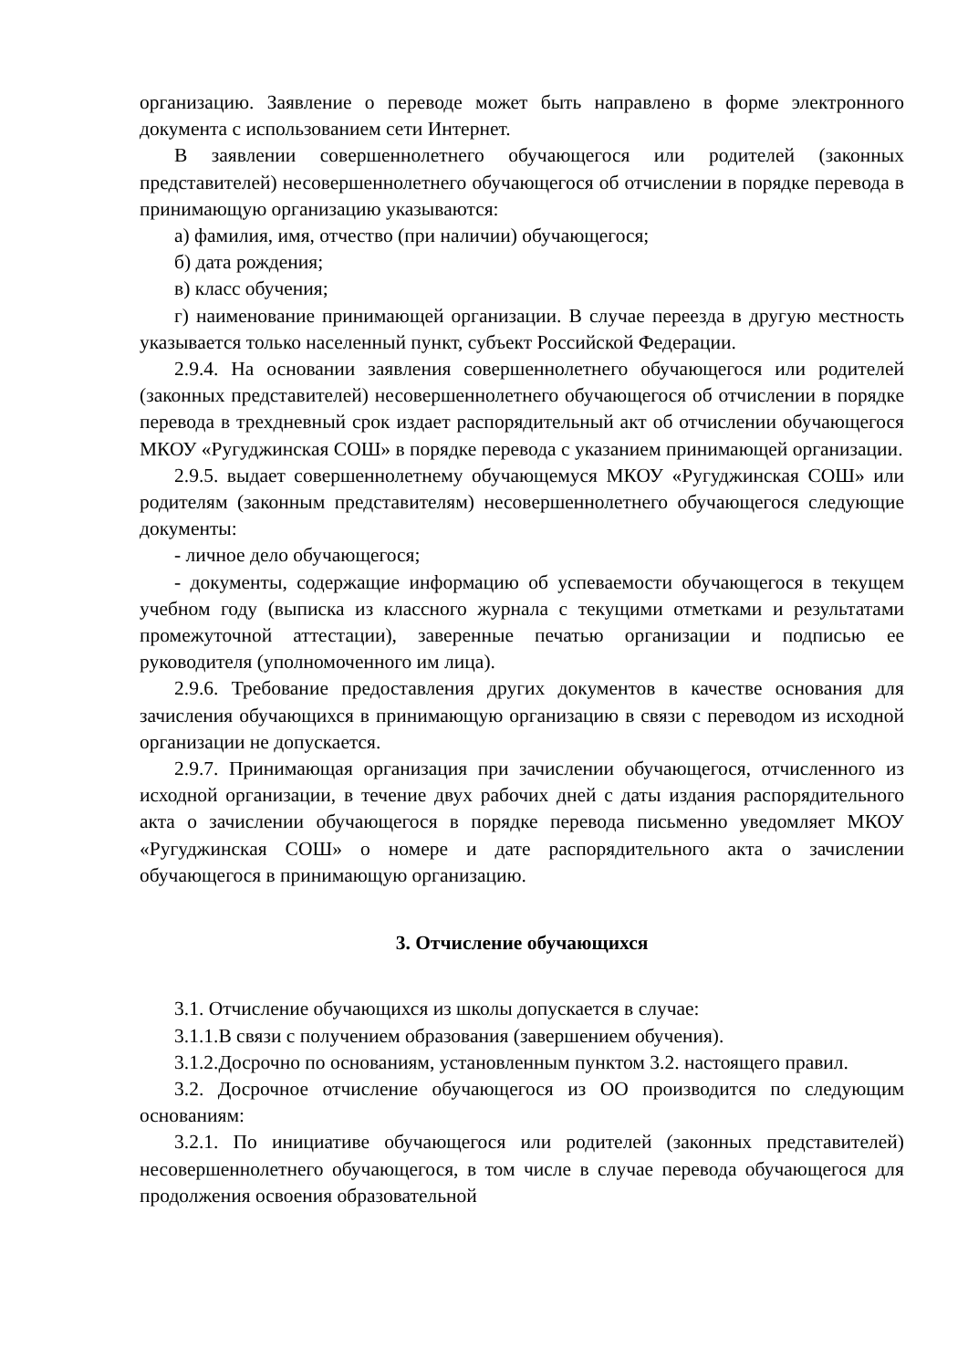организацию. Заявление о переводе может быть направлено в форме электронного документа с использованием сети Интернет.
В заявлении совершеннолетнего обучающегося или родителей (законных представителей) несовершеннолетнего обучающегося об отчислении в порядке перевода в принимающую организацию указываются:
а) фамилия, имя, отчество (при наличии) обучающегося;
б) дата рождения;
в) класс обучения;
г) наименование принимающей организации. В случае переезда в другую местность указывается только населенный пункт, субъект Российской Федерации.
2.9.4. На основании заявления совершеннолетнего обучающегося или родителей (законных представителей) несовершеннолетнего обучающегося об отчислении в порядке перевода в трехдневный срок издает распорядительный акт об отчислении обучающегося МКОУ «Ругуджинская СОШ» в порядке перевода с указанием принимающей организации.
2.9.5. выдает совершеннолетнему обучающемуся МКОУ «Ругуджинская СОШ» или родителям (законным представителям) несовершеннолетнего обучающегося следующие документы:
- личное дело обучающегося;
- документы, содержащие информацию об успеваемости обучающегося в текущем учебном году (выписка из классного журнала с текущими отметками и результатами промежуточной аттестации), заверенные печатью организации и подписью ее руководителя (уполномоченного им лица).
2.9.6. Требование предоставления других документов в качестве основания для зачисления обучающихся в принимающую организацию в связи с переводом из исходной организации не допускается.
2.9.7. Принимающая организация при зачислении обучающегося, отчисленного из исходной организации, в течение двух рабочих дней с даты издания распорядительного акта о зачислении обучающегося в порядке перевода письменно уведомляет МКОУ «Ругуджинская СОШ» о номере и дате распорядительного акта о зачислении обучающегося в принимающую организацию.
3. Отчисление обучающихся
3.1. Отчисление обучающихся из школы допускается в случае:
3.1.1.В связи с получением образования (завершением обучения).
3.1.2.Досрочно по основаниям, установленным пунктом 3.2. настоящего правил.
3.2. Досрочное отчисление обучающегося из ОО производится по следующим основаниям:
3.2.1. По инициативе обучающегося или родителей (законных представителей) несовершеннолетнего обучающегося, в том числе в случае перевода обучающегося для продолжения освоения образовательной